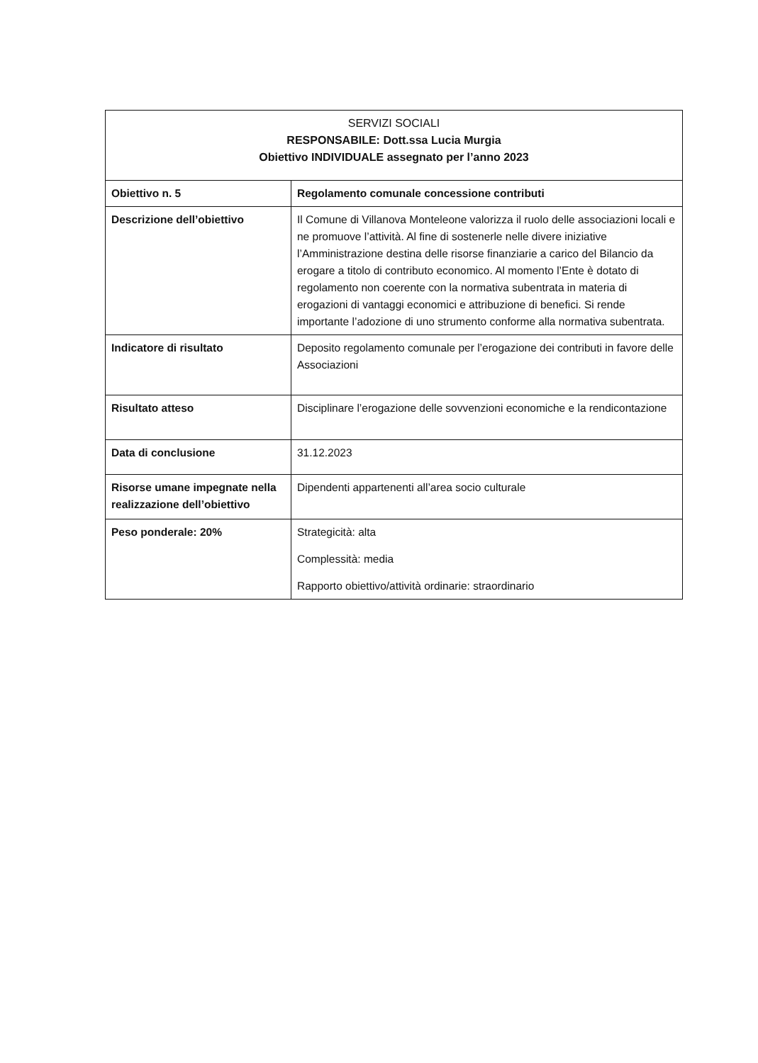| SERVIZI SOCIALI RESPONSABILE: Dott.ssa Lucia Murgia Obiettivo INDIVIDUALE assegnato per l’anno 2023 | |
| Obiettivo n. 5 | Regolamento comunale concessione contributi |
| Descrizione dell’obiettivo | Il Comune di Villanova Monteleone valorizza il ruolo delle associazioni locali e ne promuove l’attività. Al fine di sostenerle nelle divere iniziative l’Amministrazione destina delle risorse finanziarie a carico del Bilancio da erogare a titolo di contributo economico. Al momento l’Ente è dotato di regolamento non coerente con la normativa subentrata in materia di erogazioni di vantaggi economici e attribuzione di benefici. Si rende importante l’adozione di uno strumento conforme alla normativa subentrata. |
| Indicatore di risultato | Deposito regolamento comunale per l’erogazione dei contributi in favore delle Associazioni |
| Risultato atteso | Disciplinare l’erogazione delle sovvenzioni economiche e la rendicontazione |
| Data di conclusione | 31.12.2023 |
| Risorse umane impegnate nella realizzazione dell’obiettivo | Dipendenti appartenenti all’area socio culturale |
| Peso ponderale: 20% | Strategicità: alta Complessità: media Rapporto obiettivo/attività ordinarie: straordinario |